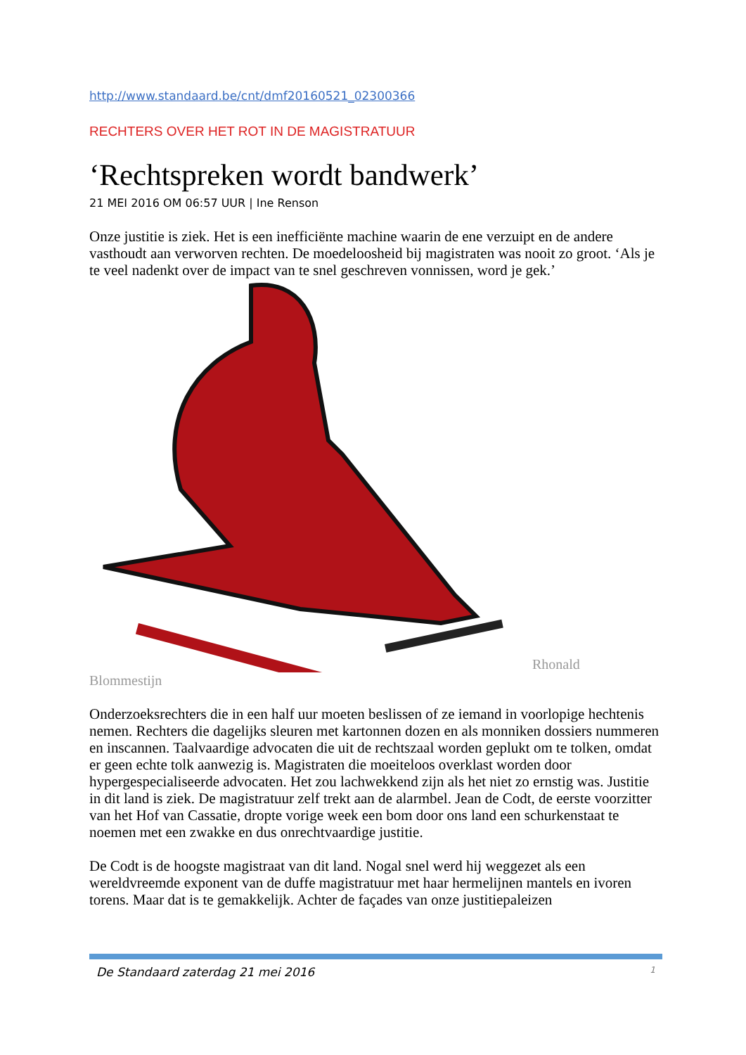http://www.standaard.be/cnt/dmf20160521_02300366
RECHTERS OVER HET ROT IN DE MAGISTRATUUR
‘Rechtspreken wordt bandwerk’
21 MEI 2016 OM 06:57 UUR | Ine Renson
Onze justitie is ziek. Het is een inefficiënte machine waarin de ene verzuipt en de andere vasthoudt aan verworven rechten. De moedeloosheid bij magistraten was nooit zo groot. ‘Als je te veel nadenkt over de impact van te snel geschreven vonnissen, word je gek.’
Rhonald
Blommestijn
Onderzoeksrechters die in een half uur moeten beslissen of ze iemand in voorlopige hechtenis nemen. Rechters die dagelijks sleuren met kartonnen dozen en als monniken dossiers nummeren en inscannen. Taalvaardige advocaten die uit de rechtszaal worden geplukt om te tolken, omdat er geen echte tolk aanwezig is. Magistraten die moeiteloos overklast worden door hypergespecialiseerde advocaten. Het zou lachwekkend zijn als het niet zo ernstig was. Justitie in dit land is ziek. De magistratuur zelf trekt aan de alarmbel. Jean de Codt, de eerste voorzitter van het Hof van Cassatie, dropte vorige week een bom door ons land een schurkenstaat te noemen met een zwakke en dus onrechtvaardige justitie.
De Codt is de hoogste magistraat van dit land. Nogal snel werd hij weggezet als een wereldvreemde exponent van de duffe magistratuur met haar hermelijnen mantels en ivoren torens. Maar dat is te gemakkelijk. Achter de façades van onze justitiepaleizen
De Standaard zaterdag 21 mei 2016 1